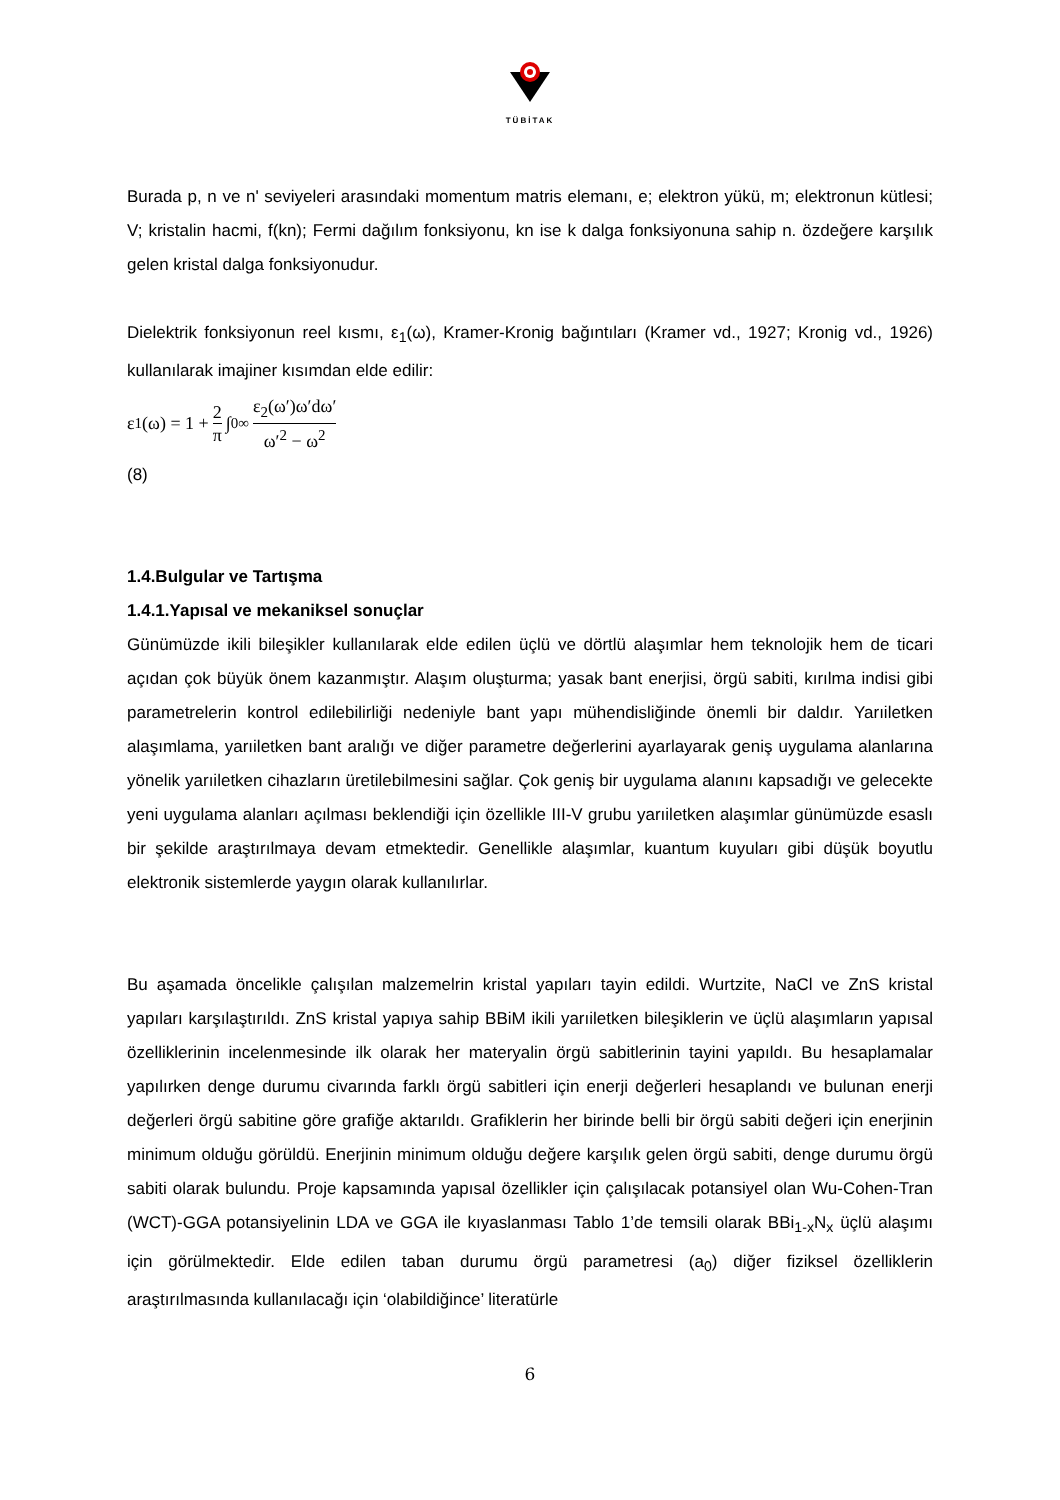TÜBİTAK
Burada p, n ve n' seviyeleri arasındaki momentum matris elemanı, e; elektron yükü, m; elektronun kütlesi; V; kristalin hacmi, f(kn); Fermi dağılım fonksiyonu, kn ise k dalga fonksiyonuna sahip n. özdeğere karşılık gelen kristal dalga fonksiyonudur.
Dielektrik fonksiyonun reel kısmı, ε<sub>1</sub>(ω), Kramer-Kronig bağıntıları (Kramer vd., 1927; Kronig vd., 1926) kullanılarak imajiner kısımdan elde edilir:
ε<sub>1</sub>(ω) = 1 + 2 π ∫<sub>0</sub><sup>∞</sup> ε<sub>2</sub>(ω′)ω′dω′ ω′<sup>2</sup> − ω<sup>2</sup>
(8)
1.4.Bulgular ve Tartışma
1.4.1.Yapısal ve mekaniksel sonuçlar
Günümüzde ikili bileşikler kullanılarak elde edilen üçlü ve dörtlü alaşımlar hem teknolojik hem de ticari açıdan çok büyük önem kazanmıştır. Alaşım oluşturma; yasak bant enerjisi, örgü sabiti, kırılma indisi gibi parametrelerin kontrol edilebilirliği nedeniyle bant yapı mühendisliğinde önemli bir daldır. Yarıiletken alaşımlama, yarıiletken bant aralığı ve diğer parametre değerlerini ayarlayarak geniş uygulama alanlarına yönelik yarıiletken cihazların üretilebilmesini sağlar. Çok geniş bir uygulama alanını kapsadığı ve gelecekte yeni uygulama alanları açılması beklendiği için özellikle III-V grubu yarıiletken alaşımlar günümüzde esaslı bir şekilde araştırılmaya devam etmektedir. Genellikle alaşımlar, kuantum kuyuları gibi düşük boyutlu elektronik sistemlerde yaygın olarak kullanılırlar.
Bu aşamada öncelikle çalışılan malzemelrin kristal yapıları tayin edildi. Wurtzite, NaCl ve ZnS kristal yapıları karşılaştırıldı. ZnS kristal yapıya sahip BBiM ikili yarıiletken bileşiklerin ve üçlü alaşımların yapısal özelliklerinin incelenmesinde ilk olarak her materyalin örgü sabitlerinin tayini yapıldı. Bu hesaplamalar yapılırken denge durumu civarında farklı örgü sabitleri için enerji değerleri hesaplandı ve bulunan enerji değerleri örgü sabitine göre grafiğe aktarıldı. Grafiklerin her birinde belli bir örgü sabiti değeri için enerjinin minimum olduğu görüldü. Enerjinin minimum olduğu değere karşılık gelen örgü sabiti, denge durumu örgü sabiti olarak bulundu. Proje kapsamında yapısal özellikler için çalışılacak potansiyel olan Wu-Cohen-Tran (WCT)-GGA potansiyelinin LDA ve GGA ile kıyaslanması Tablo 1’de temsili olarak BBi<sub>1-x</sub>N<sub>x</sub> üçlü alaşımı için görülmektedir. Elde edilen taban durumu örgü parametresi (a<sub>0</sub>) diğer fiziksel özelliklerin araştırılmasında kullanılacağı için ‘olabildiğince’ literatürle
6